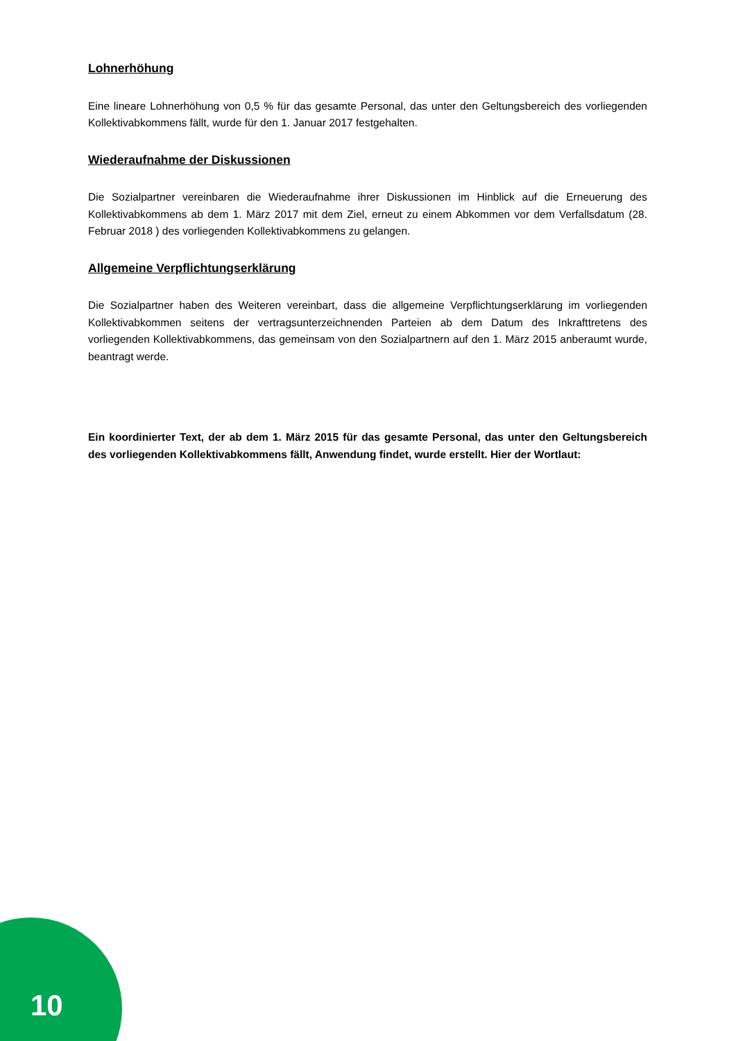Lohnerhöhung
Eine lineare Lohnerhöhung von 0,5 % für das gesamte Personal, das unter den Geltungsbereich des vorliegenden Kollektivabkommens fällt, wurde für den 1. Januar 2017 festgehalten.
Wiederaufnahme der Diskussionen
Die Sozialpartner vereinbaren die Wiederaufnahme ihrer Diskussionen im Hinblick auf die Erneuerung des Kollektivabkommens ab dem 1. März 2017 mit dem Ziel, erneut zu einem Abkommen vor dem Verfallsdatum (28. Februar 2018 ) des vorliegenden Kollektivabkommens zu gelangen.
Allgemeine Verpflichtungserklärung
Die Sozialpartner haben des Weiteren vereinbart, dass die allgemeine Verpflichtungserklärung im vorliegenden Kollektivabkommen seitens der vertragsunterzeichnenden Parteien ab dem Datum des Inkrafttretens des vorliegenden Kollektivabkommens, das gemeinsam von den Sozialpartnern auf den 1. März 2015 anberaumt wurde, beantragt werde.
Ein koordinierter Text, der ab dem 1. März 2015 für das gesamte Personal, das unter den Geltungsbereich des vorliegenden Kollektivabkommens fällt, Anwendung findet, wurde erstellt. Hier der Wortlaut:
10